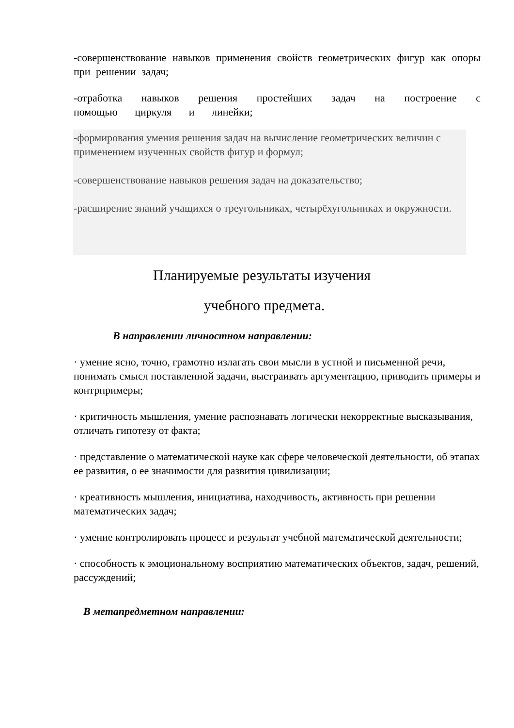-совершенствование навыков применения свойств геометрических фигур как опоры при решении задач;
-отработка навыков решения простейших задач на построение с помощью циркуля и линейки;
-формирования умения решения задач на вычисление геометрических величин с применением изученных свойств фигур и формул;
-совершенствование навыков решения задач на доказательство;
-расширение знаний учащихся о треугольниках, четырёхугольниках и окружности.
Планируемые результаты изучения
учебного предмета.
В направлении личностном направлении:
· умение ясно, точно, грамотно излагать свои мысли в устной и письменной речи, понимать смысл поставленной задачи, выстраивать аргументацию, приводить примеры и контрпримеры;
· критичность мышления, умение распознавать логически некорректные высказывания, отличать гипотезу от факта;
· представление о математической науке как сфере человеческой деятельности, об этапах ее развития, о ее значимости для развития цивилизации;
· креативность мышления, инициатива, находчивость, активность при решении математических задач;
· умение контролировать процесс и результат учебной математической деятельности;
· способность к эмоциональному восприятию математических объектов, задач, решений, рассуждений;
В метапредметном направлении: